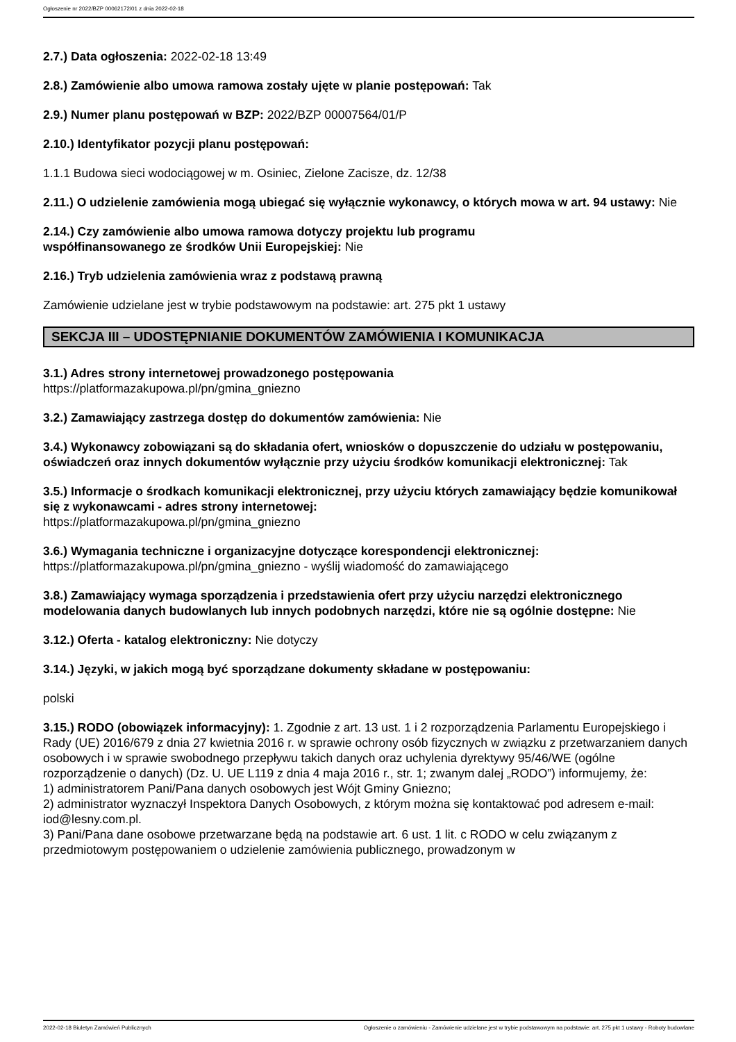Ogłoszenie nr 2022/BZP 00062172/01 z dnia 2022-02-18
2.7.) Data ogłoszenia: 2022-02-18 13:49
2.8.) Zamówienie albo umowa ramowa zostały ujęte w planie postępowań: Tak
2.9.) Numer planu postępowań w BZP: 2022/BZP 00007564/01/P
2.10.) Identyfikator pozycji planu postępowań:
1.1.1 Budowa sieci wodociągowej w m. Osiniec, Zielone Zacisze, dz. 12/38
2.11.) O udzielenie zamówienia mogą ubiegać się wyłącznie wykonawcy, o których mowa w art. 94 ustawy: Nie
2.14.) Czy zamówienie albo umowa ramowa dotyczy projektu lub programu
współfinansowanego ze środków Unii Europejskiej: Nie
2.16.) Tryb udzielenia zamówienia wraz z podstawą prawną
Zamówienie udzielane jest w trybie podstawowym na podstawie: art. 275 pkt 1 ustawy
SEKCJA III – UDOSTĘPNIANIE DOKUMENTÓW ZAMÓWIENIA I KOMUNIKACJA
3.1.) Adres strony internetowej prowadzonego postępowania
https://platformazakupowa.pl/pn/gmina_gniezno
3.2.) Zamawiający zastrzega dostęp do dokumentów zamówienia: Nie
3.4.) Wykonawcy zobowiązani są do składania ofert, wniosków o dopuszczenie do udziału w postępowaniu, oświadczeń oraz innych dokumentów wyłącznie przy użyciu środków komunikacji elektronicznej: Tak
3.5.) Informacje o środkach komunikacji elektronicznej, przy użyciu których zamawiający będzie komunikował się z wykonawcami - adres strony internetowej:
https://platformazakupowa.pl/pn/gmina_gniezno
3.6.) Wymagania techniczne i organizacyjne dotyczące korespondencji elektronicznej:
https://platformazakupowa.pl/pn/gmina_gniezno - wyślij wiadomość do zamawiającego
3.8.) Zamawiający wymaga sporządzenia i przedstawienia ofert przy użyciu narzędzi elektronicznego modelowania danych budowlanych lub innych podobnych narzędzi, które nie są ogólnie dostępne: Nie
3.12.) Oferta - katalog elektroniczny: Nie dotyczy
3.14.) Języki, w jakich mogą być sporządzane dokumenty składane w postępowaniu:
polski
3.15.) RODO (obowiązek informacyjny): 1. Zgodnie z art. 13 ust. 1 i 2 rozporządzenia Parlamentu Europejskiego i Rady (UE) 2016/679 z dnia 27 kwietnia 2016 r. w sprawie ochrony osób fizycznych w związku z przetwarzaniem danych osobowych i w sprawie swobodnego przepływu takich danych oraz uchylenia dyrektywy 95/46/WE (ogólne rozporządzenie o danych) (Dz. U. UE L119 z dnia 4 maja 2016 r., str. 1; zwanym dalej „RODO”) informujemy, że:
1) administratorem Pani/Pana danych osobowych jest Wójt Gminy Gniezno;
2) administrator wyznaczył Inspektora Danych Osobowych, z którym można się kontaktować pod adresem e-mail: iod@lesny.com.pl.
3) Pani/Pana dane osobowe przetwarzane będą na podstawie art. 6 ust. 1 lit. c RODO w celu związanym z przedmiotowym postępowaniem o udzielenie zamówienia publicznego, prowadzonym w
2022-02-18 Biuletyn Zamówień Publicznych Ogłoszenie o zamówieniu - Zamówienie udzielane jest w trybie podstawowym na podstawie: art. 275 pkt 1 ustawy - Roboty budowlane